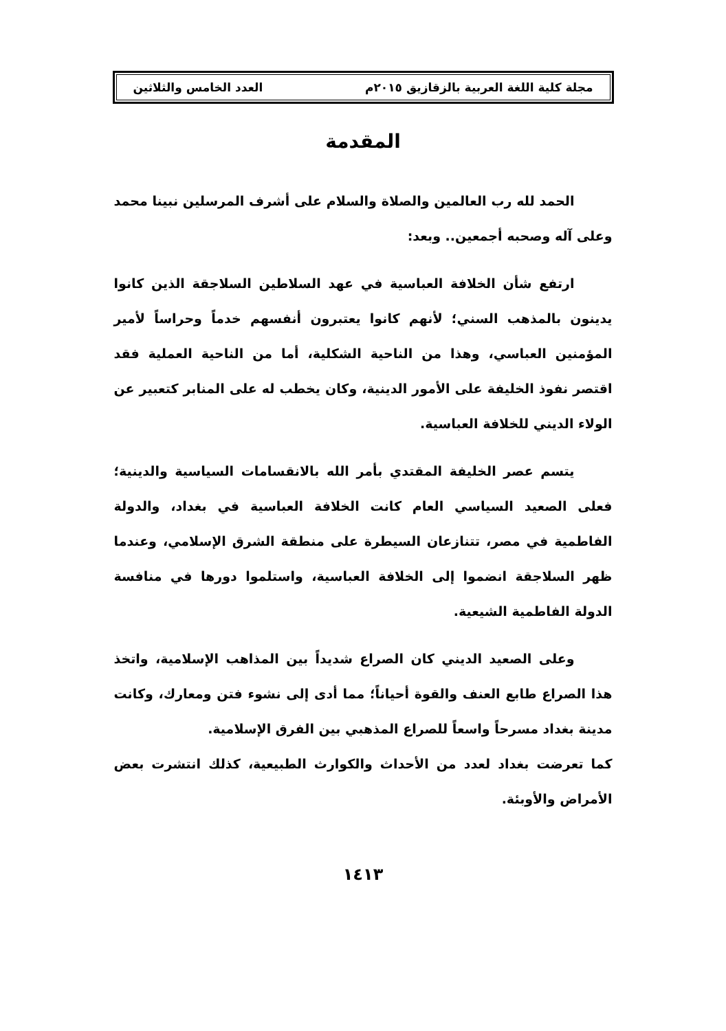مجلة كلية اللغة العربية بالزقازيق ٢٠١٥م العدد الخامس والثلاثين
المقدمة
الحمد لله رب العالمين والصلاة والسلام على أشرف المرسلين نبينا محمد وعلى آله وصحبه أجمعين.. وبعد:
ارتفع شأن الخلافة العباسية في عهد السلاطين السلاجقة الذين كانوا يدينون بالمذهب السني؛ لأنهم كانوا يعتبرون أنفسهم خدماً وحراساً لأمير المؤمنين العباسي، وهذا من الناحية الشكلية، أما من الناحية العملية فقد اقتصر نفوذ الخليفة على الأمور الدينية، وكان يخطب له على المنابر كتعبير عن الولاء الديني للخلافة العباسية.
يتسم عصر الخليفة المقتدي بأمر الله بالانقسامات السياسية والدينية؛ فعلى الصعيد السياسي العام كانت الخلافة العباسية في بغداد، والدولة الفاطمية في مصر، تتنازعان السيطرة على منطقة الشرق الإسلامي، وعندما ظهر السلاجقة انضموا إلى الخلافة العباسية، واستلموا دورها في منافسة الدولة الفاطمية الشيعية.
وعلى الصعيد الديني كان الصراع شديداً بين المذاهب الإسلامية، واتخذ هذا الصراع طابع العنف والقوة أحياناً؛ مما أدى إلى نشوء فتن ومعارك، وكانت مدينة بغداد مسرحاً واسعاً للصراع المذهبي بين الفرق الإسلامية.
كما تعرضت بغداد لعدد من الأحداث والكوارث الطبيعية، كذلك انتشرت بعض الأمراض والأوبئة.
١٤١٣